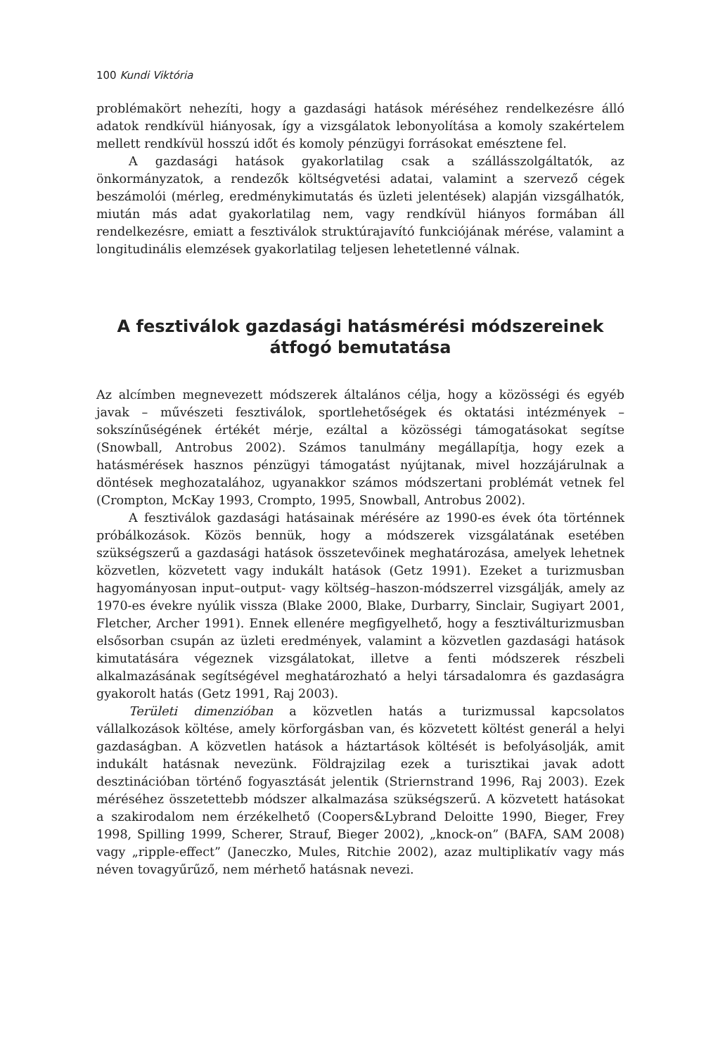100 Kundi Viktória
problémakört nehezíti, hogy a gazdasági hatások méréséhez rendelkezésre álló adatok rendkívül hiányosak, így a vizsgálatok lebonyolítása a komoly szakértelem mellett rendkívül hosszú időt és komoly pénzügyi forrásokat emésztene fel.
A gazdasági hatások gyakorlatilag csak a szállásszolgáltatók, az önkormányzatok, a rendezők költségvetési adatai, valamint a szervező cégek beszámolói (mérleg, eredménykimutatás és üzleti jelentések) alapján vizsgálhatók, miután más adat gyakorlatilag nem, vagy rendkívül hiányos formában áll rendelkezésre, emiatt a fesztiválok struktúrajavító funkciójának mérése, valamint a longitudinális elemzések gyakorlatilag teljesen lehetetlenné válnak.
A fesztiválok gazdasági hatásmérési módszereinek
átfogó bemutatása
Az alcímben megnevezett módszerek általános célja, hogy a közösségi és egyéb javak – művészeti fesztiválok, sportlehetőségek és oktatási intézmények – sokszínűségének értékét mérje, ezáltal a közösségi támogatásokat segítse (Snowball, Antrobus 2002). Számos tanulmány megállapítja, hogy ezek a hatásmérések hasznos pénzügyi támogatást nyújtanak, mivel hozzájárulnak a döntések meghozatalához, ugyanakkor számos módszertani problémát vetnek fel (Crompton, McKay 1993, Crompto, 1995, Snowball, Antrobus 2002).
A fesztiválok gazdasági hatásainak mérésére az 1990-es évek óta történnek próbálkozások. Közös bennük, hogy a módszerek vizsgálatának esetében szükségszerű a gazdasági hatások összetevőinek meghatározása, amelyek lehetnek közvetlen, közvetett vagy indukált hatások (Getz 1991). Ezeket a turizmusban hagyományosan input–output- vagy költség–haszon-módszerrel vizsgálják, amely az 1970-es évekre nyúlik vissza (Blake 2000, Blake, Durbarry, Sinclair, Sugiyart 2001, Fletcher, Archer 1991). Ennek ellenére megfigyelhető, hogy a fesztiválturizmusban elsősorban csupán az üzleti eredmények, valamint a közvetlen gazdasági hatások kimutatására végeznek vizsgálatokat, illetve a fenti módszerek részbeli alkalmazásának segítségével meghatározható a helyi társadalomra és gazdaságra gyakorolt hatás (Getz 1991, Raj 2003).
Területi dimenzióban a közvetlen hatás a turizmussal kapcsolatos vállalkozások költése, amely körforgásban van, és közvetett költést generál a helyi gazdaságban. A közvetlen hatások a háztartások költését is befolyásolják, amit indukált hatásnak nevezünk. Földrajzilag ezek a turisztikai javak adott desztinációban történő fogyasztását jelentik (Striernstrand 1996, Raj 2003). Ezek méréséhez összetettebb módszer alkalmazása szükségszerű. A közvetett hatásokat a szakirodalom nem érzékelhető (Coopers&Lybrand Deloitte 1990, Bieger, Frey 1998, Spilling 1999, Scherer, Strauf, Bieger 2002), „knock-on” (BAFA, SAM 2008) vagy „ripple-effect” (Janeczko, Mules, Ritchie 2002), azaz multiplikatív vagy más néven tovagyűrűző, nem mérhető hatásnak nevezi.